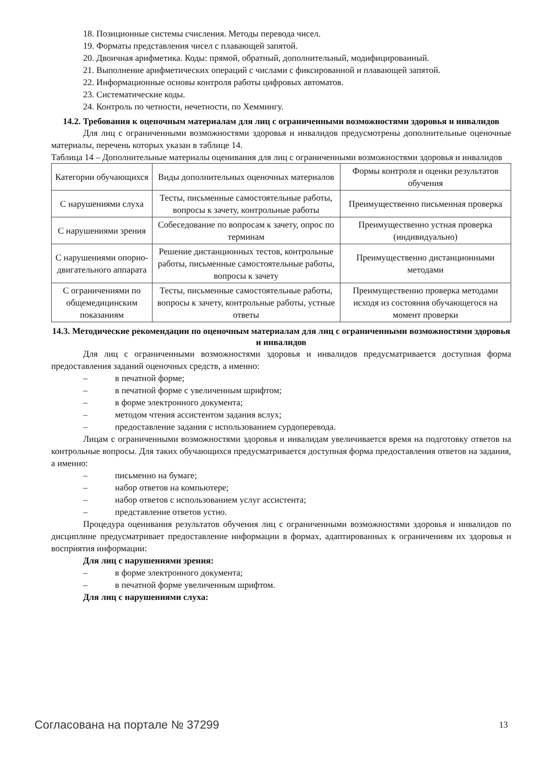18. Позиционные системы счисления. Методы перевода чисел.
19. Форматы представления чисел с плавающей запятой.
20. Двоичная арифметика. Коды: прямой, обратный, дополнительный, модифицированный.
21. Выполнение арифметических операций с числами с фиксированной и плавающей запятой.
22. Информационные основы контроля работы цифровых автоматов.
23. Систематические коды.
24. Контроль по четности, нечетности, по Хеммингу.
14.2. Требования к оценочным материалам для лиц с ограниченными возможностями здоровья и инвалидов
Для лиц с ограниченными возможностями здоровья и инвалидов предусмотрены дополнительные оценочные материалы, перечень которых указан в таблице 14.
Таблица 14 – Дополнительные материалы оценивания для лиц с ограниченными возможностями здоровья и инвалидов
| Категории обучающихся | Виды дополнительных оценочных материалов | Формы контроля и оценки результатов обучения |
| С нарушениями слуха | Тесты, письменные самостоятельные работы, вопросы к зачету, контрольные работы | Преимущественно письменная проверка |
| С нарушениями зрения | Собеседование по вопросам к зачету, опрос по терминам | Преимущественно устная проверка (индивидуально) |
| С нарушениями опорно-двигательного аппарата | Решение дистанционных тестов, контрольные работы, письменные самостоятельные работы, вопросы к зачету | Преимущественно дистанционными методами |
| С ограничениями по общемедицинским показаниям | Тесты, письменные самостоятельные работы, вопросы к зачету, контрольные работы, устные ответы | Преимущественно проверка методами исходя из состояния обучающегося на момент проверки |
14.3. Методические рекомендации по оценочным материалам для лиц с ограниченными возможностями здоровья и инвалидов
Для лиц с ограниченными возможностями здоровья и инвалидов предусматривается доступная форма предоставления заданий оценочных средств, а именно:
– в печатной форме;
– в печатной форме с увеличенным шрифтом;
– в форме электронного документа;
– методом чтения ассистентом задания вслух;
– предоставление задания с использованием сурдоперевода.
Лицам с ограниченными возможностями здоровья и инвалидам увеличивается время на подготовку ответов на контрольные вопросы. Для таких обучающихся предусматривается доступная форма предоставления ответов на задания, а именно:
– письменно на бумаге;
– набор ответов на компьютере;
– набор ответов с использованием услуг ассистента;
– представление ответов устно.
Процедура оценивания результатов обучения лиц с ограниченными возможностями здоровья и инвалидов по дисциплине предусматривает предоставление информации в формах, адаптированных к ограничениям их здоровья и восприятия информации:
Для лиц с нарушениями зрения:
– в форме электронного документа;
– в печатной форме увеличенным шрифтом.
Для лиц с нарушениями слуха:
Согласована на портале № 37299 13